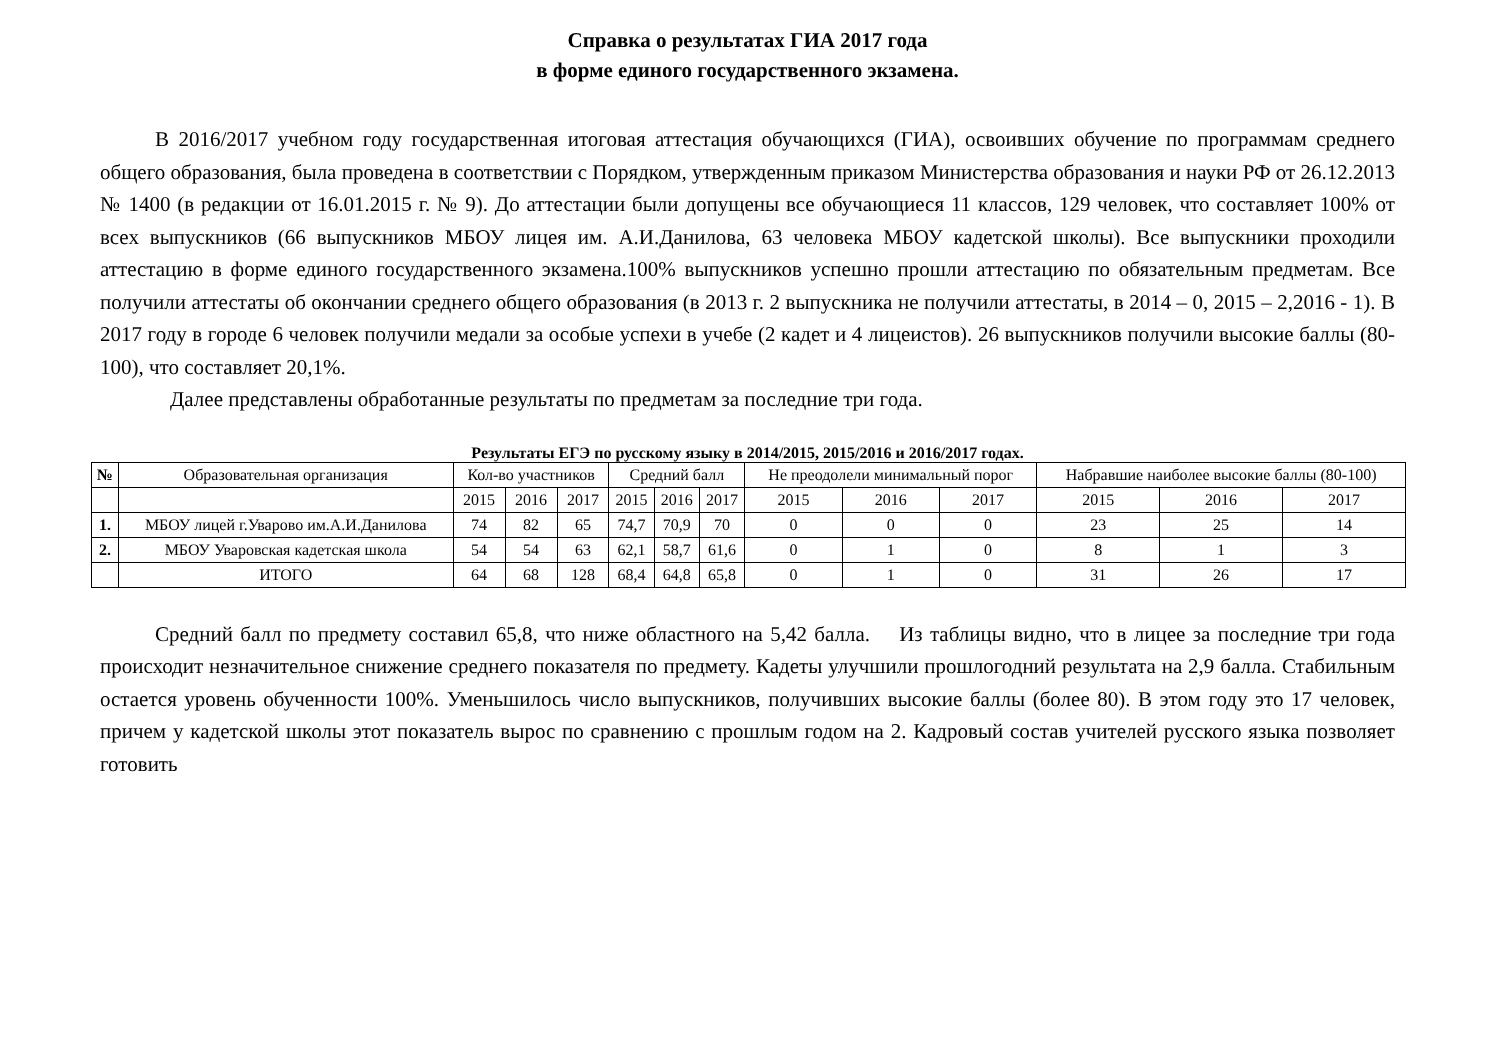Справка о результатах ГИА 2017 года
в форме единого государственного экзамена.
В 2016/2017 учебном году государственная итоговая аттестация обучающихся (ГИА), освоивших обучение по программам среднего общего образования, была проведена в соответствии с Порядком, утвержденным приказом Министерства образования и науки РФ от 26.12.2013 № 1400 (в редакции от 16.01.2015 г. № 9). До аттестации были допущены все обучающиеся 11 классов, 129 человек, что составляет 100% от всех выпускников (66 выпускников МБОУ лицея им. А.И.Данилова, 63 человека МБОУ кадетской школы). Все выпускники проходили аттестацию в форме единого государственного экзамена.100% выпускников успешно прошли аттестацию по обязательным предметам. Все получили аттестаты об окончании среднего общего образования (в 2013 г. 2 выпускника не получили аттестаты, в 2014 – 0, 2015 – 2,2016 - 1). В 2017 году в городе 6 человек получили медали за особые успехи в учебе (2 кадет и 4 лицеистов). 26 выпускников получили высокие баллы (80-100), что составляет 20,1%.
Далее представлены обработанные результаты по предметам за последние три года.
Результаты ЕГЭ по русскому языку в 2014/2015, 2015/2016 и 2016/2017 годах.
| № | Образовательная организация | Кол-во участников | | | Средний балл | | | Не преодолели минимальный порог | | | Набравшие наиболее высокие баллы (80-100) | | |
| --- | --- | --- | --- | --- | --- | --- | --- | --- | --- | --- | --- | --- | --- |
| | | 2015 | 2016 | 2017 | 2015 | 2016 | 2017 | 2015 | 2016 | 2017 | 2015 | 2016 | 2017 |
| 1. | МБОУ лицей г.Уварово им.А.И.Данилова | 74 | 82 | 65 | 74,7 | 70,9 | 70 | 0 | 0 | 0 | 23 | 25 | 14 |
| 2. | МБОУ Уваровская кадетская школа | 54 | 54 | 63 | 62,1 | 58,7 | 61,6 | 0 | 1 | 0 | 8 | 1 | 3 |
| | ИТОГО | 64 | 68 | 128 | 68,4 | 64,8 | 65,8 | 0 | 1 | 0 | 31 | 26 | 17 |
Средний балл по предмету составил 65,8, что ниже областного на 5,42 балла. Из таблицы видно, что в лицее за последние три года происходит незначительное снижение среднего показателя по предмету. Кадеты улучшили прошлогодний результата на 2,9 балла. Стабильным остается уровень обученности 100%. Уменьшилось число выпускников, получивших высокие баллы (более 80). В этом году это 17 человек, причем у кадетской школы этот показатель вырос по сравнению с прошлым годом на 2. Кадровый состав учителей русского языка позволяет готовить